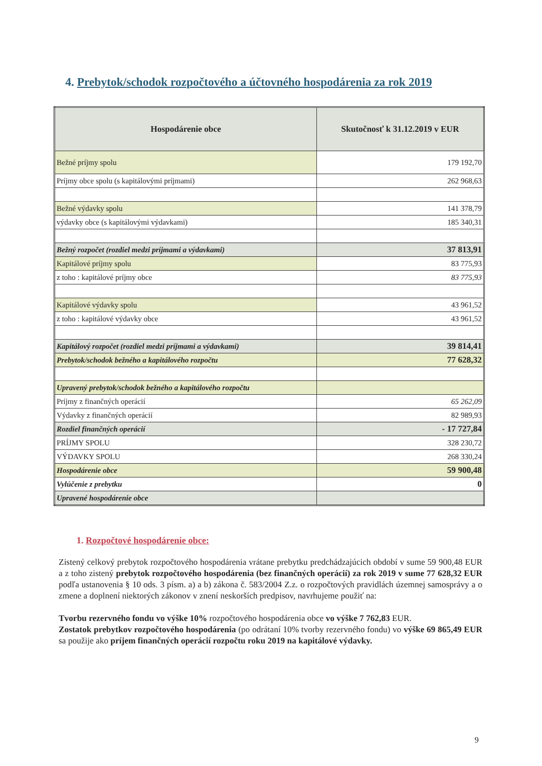4. Prebytok/schodok rozpočtového a účtovného hospodárenia za rok 2019
| Hospodárenie obce | Skutočnosť k 31.12.2019 v EUR |
| --- | --- |
| Bežné príjmy spolu | 179 192,70 |
| Príjmy obce spolu (s kapitálovými príjmami) | 262 968,63 |
| Bežné výdavky spolu | 141 378,79 |
| výdavky obce (s kapitálovými výdavkami) | 185 340,31 |
| Bežný rozpočet (rozdiel medzi príjmami a výdavkami) | 37 813,91 |
| Kapitálové príjmy spolu | 83 775,93 |
| z toho : kapitálové príjmy obce | 83 775,93 |
| Kapitálové výdavky spolu | 43 961,52 |
| z toho : kapitálové výdavky obce | 43 961,52 |
| Kapitálový rozpočet (rozdiel medzi príjmami a výdavkami) | 39 814,41 |
| Prebytok/schodok bežného a kapitálového rozpočtu | 77 628,32 |
| Upravený prebytok/schodok bežného a kapitálového rozpočtu | |
| Príjmy z finančných operácií | 65 262,09 |
| Výdavky z finančných operácií | 82 989,93 |
| Rozdiel finančných operácií | - 17 727,84 |
| PRÍJMY SPOLU | 328 230,72 |
| VÝDAVKY SPOLU | 268 330,24 |
| Hospodárenie obce | 59 900,48 |
| Vylúčenie z prebytku | 0 |
| Upravené hospodárenie obce | |
1. Rozpočtové hospodárenie obce:
Zistený celkový prebytok rozpočtového hospodárenia vrátane prebytku predchádzajúcich období v sume 59 900,48 EUR a z toho zistený prebytok rozpočtového hospodárenia (bez finančných operácií) za rok 2019 v sume 77 628,32 EUR podľa ustanovenia § 10 ods. 3 písm. a) a b) zákona č. 583/2004 Z.z. o rozpočtových pravidlách územnej samosprávy a o zmene a doplnení niektorých zákonov v znení neskorších predpisov, navrhujeme použiť na:
Tvorbu rezervného fondu vo výške 10% rozpočtového hospodárenia obce vo výške 7 762,83 EUR.
Zostatok prebytkov rozpočtového hospodárenia (po odrátaní 10% tvorby rezervného fondu) vo výške 69 865,49 EUR sa použije ako príjem finančných operácií rozpočtu roku 2019 na kapitálové výdavky.
9